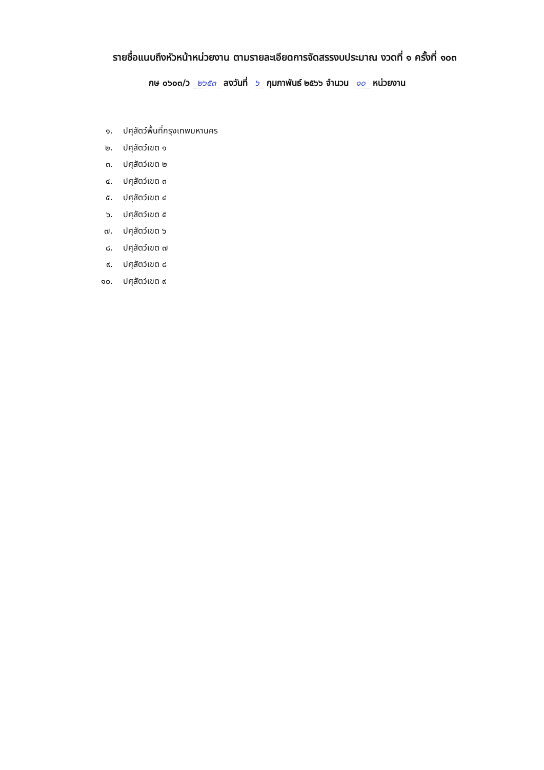รายชื่อแนบถึงหัวหน้าหน่วยงาน ตามรายละเอียดการจัดสรรงบประมาณ งวดที่ ๑ ครั้งที่ ๑๐๓
กษ ๐๖๐๓/ว ๒๖๕๓ ลงวันที่ ๖ กุมภาพันธ์ ๒๕๖๖ จำนวน ๑๐ หน่วยงาน
๑. ปศุสัตว์พื้นที่กรุงเทพมหานคร
๒. ปศุสัตว์เขต ๑
๓. ปศุสัตว์เขต ๒
๔. ปศุสัตว์เขต ๓
๕. ปศุสัตว์เขต ๔
๖. ปศุสัตว์เขต ๕
๗. ปศุสัตว์เขต ๖
๘. ปศุสัตว์เขต ๗
๙. ปศุสัตว์เขต ๘
๑๐. ปศุสัตว์เขต ๙